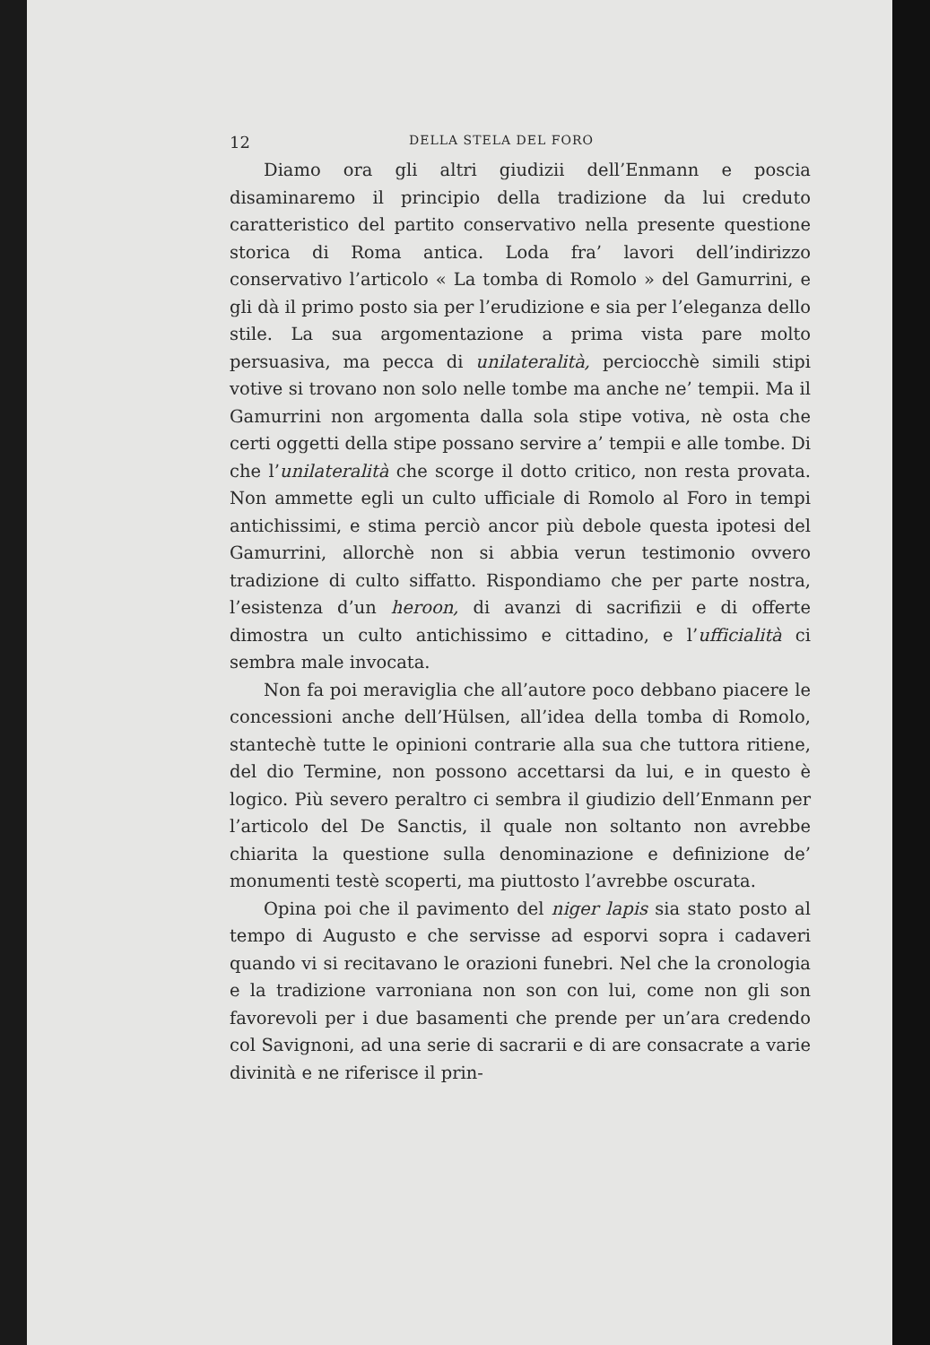12 DELLA STELA DEL FORO
Diamo ora gli altri giudizii dell’Enmann e poscia disaminaremo il principio della tradizione da lui creduto caratteristico del partito conservativo nella presente questione storica di Roma antica. Loda fra’ lavori dell’indirizzo conservativo l’articolo « La tomba di Romolo » del Gamurrini, e gli dà il primo posto sia per l’erudizione e sia per l’eleganza dello stile. La sua argomentazione a prima vista pare molto persuasiva, ma pecca di unilateralità, perciocchè simili stipi votive si trovano non solo nelle tombe ma anche ne’ tempii. Ma il Gamurrini non argomenta dalla sola stipe votiva, nè osta che certi oggetti della stipe possano servire a’ tempii e alle tombe. Di che l’unilateralità che scorge il dotto critico, non resta provata. Non ammette egli un culto ufficiale di Romolo al Foro in tempi antichissimi, e stima perciò ancor più debole questa ipotesi del Gamurrini, allorchè non si abbia verun testimonio ovvero tradizione di culto siffatto. Rispondiamo che per parte nostra, l’esistenza d’un heroon, di avanzi di sacrifizii e di offerte dimostra un culto antichissimo e cittadino, e l’ufficialità ci sembra male invocata.
Non fa poi meraviglia che all’autore poco debbano piacere le concessioni anche dell’Hülsen, all’idea della tomba di Romolo, stantechè tutte le opinioni contrarie alla sua che tuttora ritiene, del dio Termine, non possono accettarsi da lui, e in questo è logico. Più severo peraltro ci sembra il giudizio dell’Enmann per l’articolo del De Sanctis, il quale non soltanto non avrebbe chiarita la questione sulla denominazione e definizione de’ monumenti testè scoperti, ma piuttosto l’avrebbe oscurata.
Opina poi che il pavimento del niger lapis sia stato posto al tempo di Augusto e che servisse ad esporvi sopra i cadaveri quando vi si recitavano le orazioni funebri. Nel che la cronologia e la tradizione varroniana non son con lui, come non gli son favorevoli per i due basamenti che prende per un’ara credendo col Savignoni, ad una serie di sacrarii e di are consacrate a varie divinità e ne riferisce il prin-